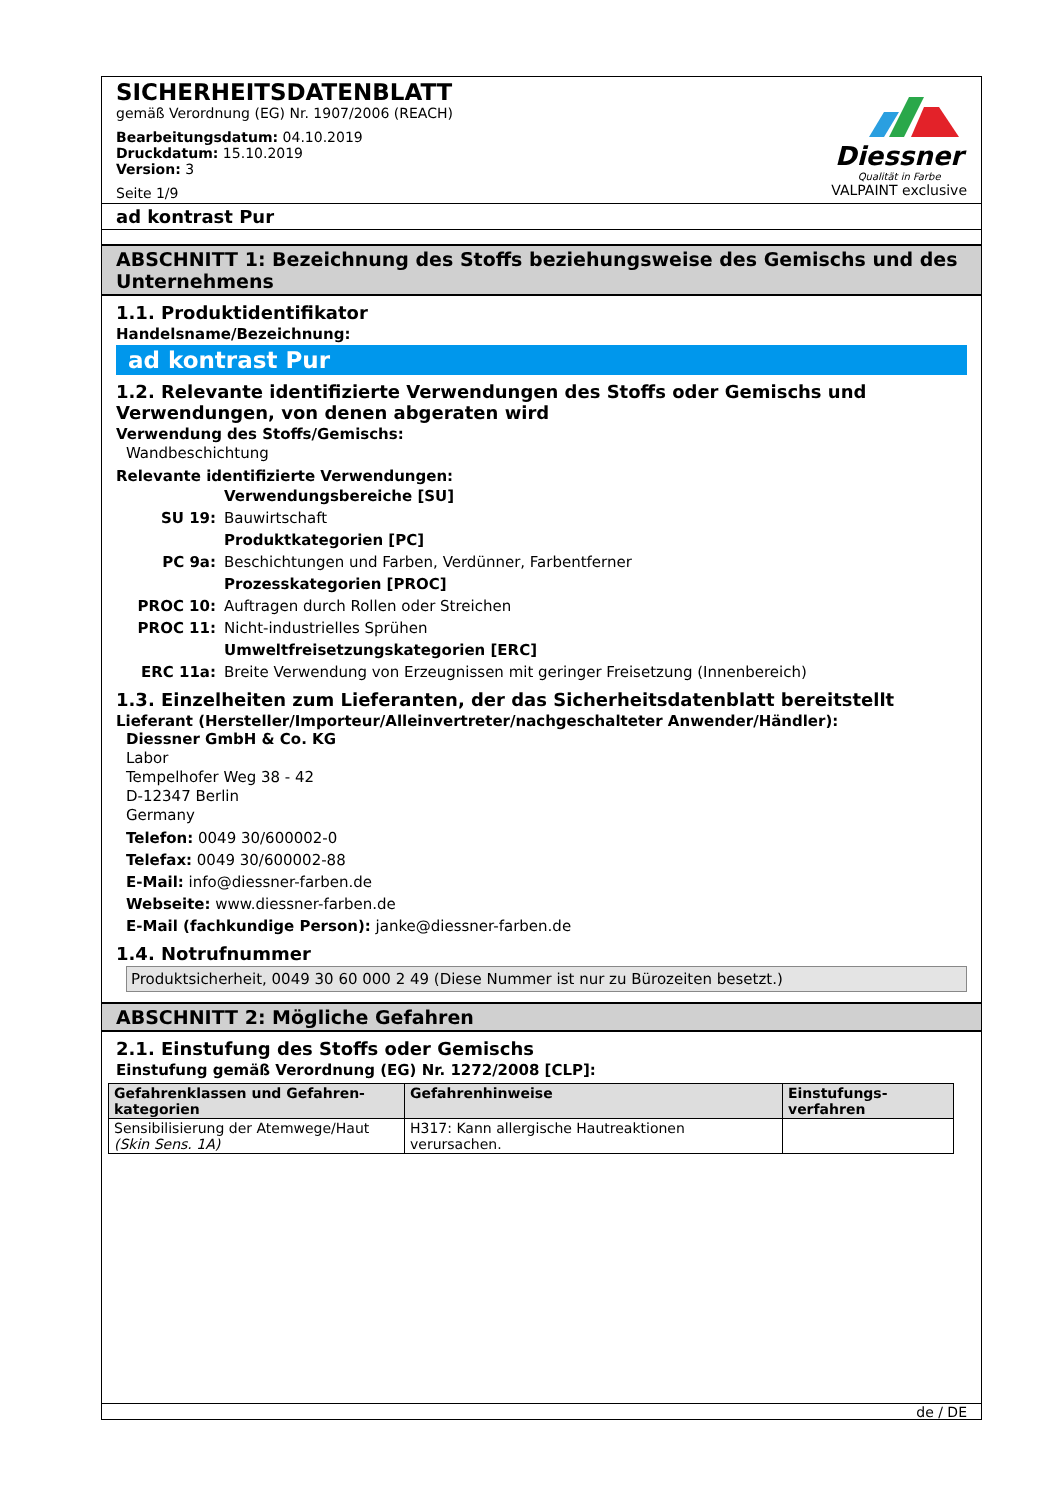SICHERHEITSDATENBLATT
gemäß Verordnung (EG) Nr. 1907/2006 (REACH)
Bearbeitungsdatum: 04.10.2019
Druckdatum: 15.10.2019
Version: 3
Seite 1/9
Diessner
Qualität in Farbe
VALPAINT exclusive
ad kontrast Pur
ABSCHNITT 1: Bezeichnung des Stoffs beziehungsweise des Gemischs und des Unternehmens
1.1. Produktidentifikator
Handelsname/Bezeichnung:
ad kontrast Pur
1.2. Relevante identifizierte Verwendungen des Stoffs oder Gemischs und Verwendungen, von denen abgeraten wird
Verwendung des Stoffs/Gemischs:
Wandbeschichtung
Relevante identifizierte Verwendungen:
| | Verwendungsbereiche [SU] |
| SU 19: | Bauwirtschaft |
| | Produktkategorien [PC] |
| PC 9a: | Beschichtungen und Farben, Verdünner, Farbentferner |
| | Prozesskategorien [PROC] |
| PROC 10: | Auftragen durch Rollen oder Streichen |
| PROC 11: | Nicht-industrielles Sprühen |
| | Umweltfreisetzungskategorien [ERC] |
| ERC 11a: | Breite Verwendung von Erzeugnissen mit geringer Freisetzung (Innenbereich) |
1.3. Einzelheiten zum Lieferanten, der das Sicherheitsdatenblatt bereitstellt
Lieferant (Hersteller/Importeur/Alleinvertreter/nachgeschalteter Anwender/Händler):
Diessner GmbH & Co. KG
Labor
Tempelhofer Weg 38 - 42
D-12347 Berlin
Germany
Telefon: 0049 30/600002-0
Telefax: 0049 30/600002-88
E-Mail: info@diessner-farben.de
Webseite: www.diessner-farben.de
E-Mail (fachkundige Person): janke@diessner-farben.de
1.4. Notrufnummer
Produktsicherheit, 0049 30 60 000 2 49 (Diese Nummer ist nur zu Bürozeiten besetzt.)
ABSCHNITT 2: Mögliche Gefahren
2.1. Einstufung des Stoffs oder Gemischs
Einstufung gemäß Verordnung (EG) Nr. 1272/2008 [CLP]:
| Gefahrenklassen und Gefahren-kategorien | Gefahrenhinweise | Einstufungs-verfahren |
| --- | --- | --- |
| Sensibilisierung der Atemwege/Haut (Skin Sens. 1A) | H317: Kann allergische Hautreaktionen verursachen. | |
de / DE